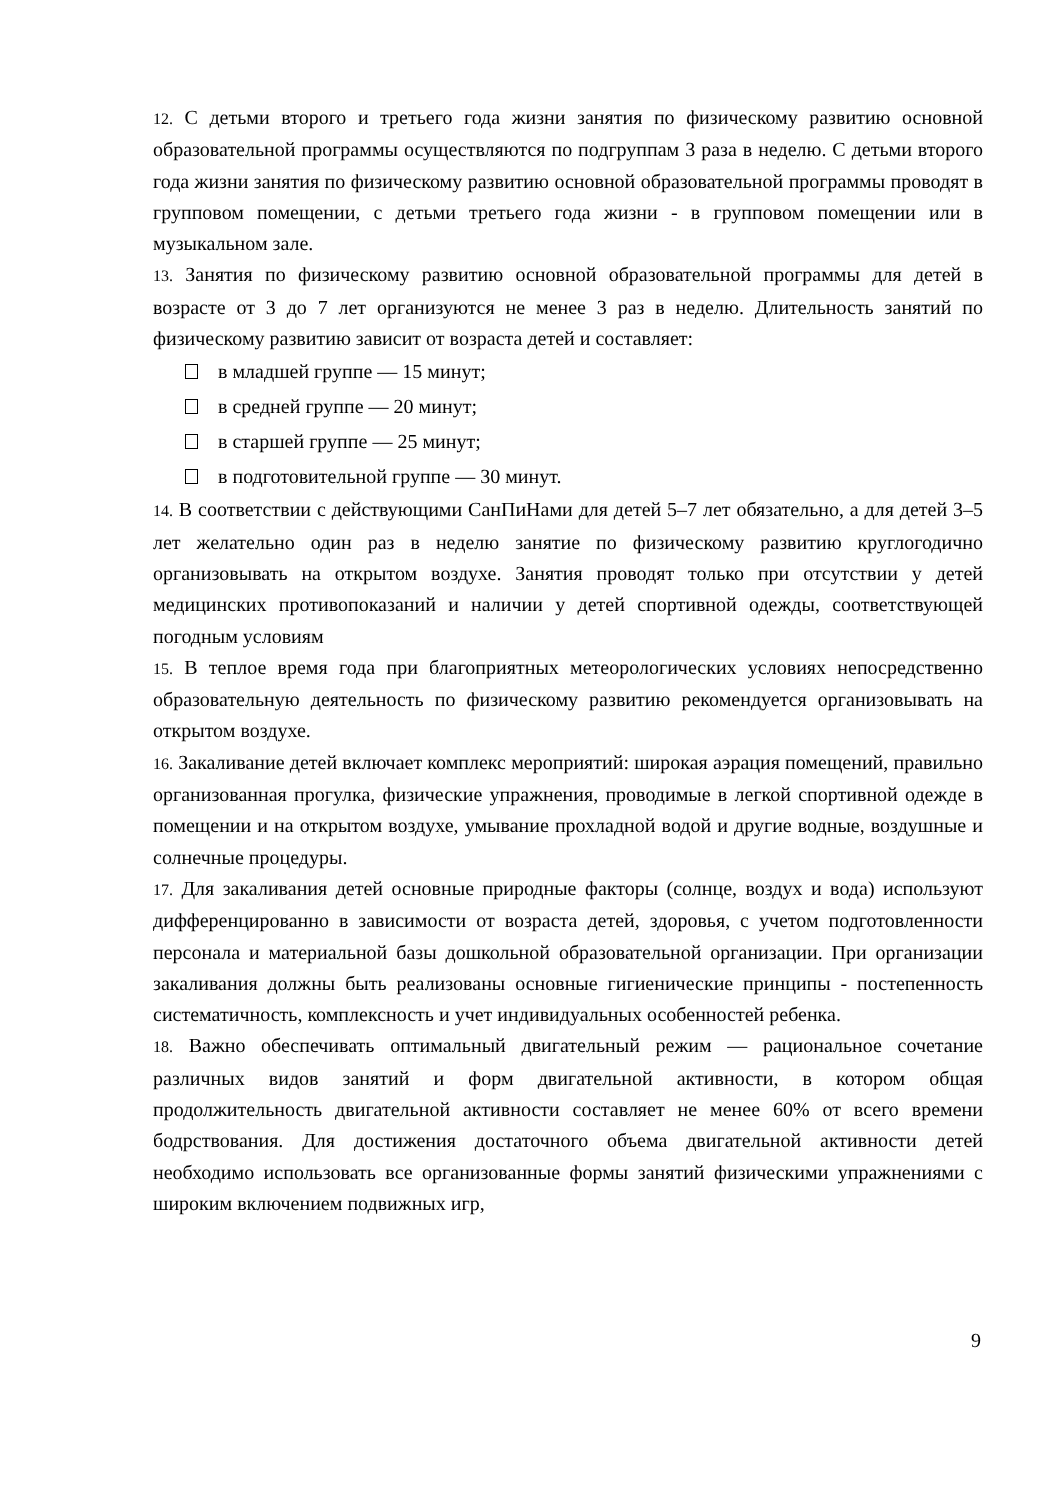12. С детьми второго и третьего года жизни занятия по физическому развитию основной образовательной программы осуществляются по подгруппам 3 раза в неделю. С детьми второго года жизни занятия по физическому развитию основной образовательной программы проводят в групповом помещении, с детьми третьего года жизни - в групповом помещении или в музыкальном зале.
13. Занятия по физическому развитию основной образовательной программы для детей в возрасте от 3 до 7 лет организуются не менее 3 раз в неделю. Длительность занятий по физическому развитию зависит от возраста детей и составляет:
в младшей группе — 15 минут;
в средней группе — 20 минут;
в старшей группе — 25 минут;
в подготовительной группе — 30 минут.
14. В соответствии с действующими СанПиНами для детей 5–7 лет обязательно, а для детей 3–5 лет желательно один раз в неделю занятие по физическому развитию круглогодично организовывать на открытом воздухе. Занятия проводят только при отсутствии у детей медицинских противопоказаний и наличии у детей спортивной одежды, соответствующей погодным условиям
15. В теплое время года при благоприятных метеорологических условиях непосредственно образовательную деятельность по физическому развитию рекомендуется организовывать на открытом воздухе.
16. Закаливание детей включает комплекс мероприятий: широкая аэрация помещений, правильно организованная прогулка, физические упражнения, проводимые в легкой спортивной одежде в помещении и на открытом воздухе, умывание прохладной водой и другие водные, воздушные и солнечные процедуры.
17. Для закаливания детей основные природные факторы (солнце, воздух и вода) используют дифференцированно в зависимости от возраста детей, здоровья, с учетом подготовленности персонала и материальной базы дошкольной образовательной организации. При организации закаливания должны быть реализованы основные гигиенические принципы - постепенность систематичность, комплексность и учет индивидуальных особенностей ребенка.
18. Важно обеспечивать оптимальный двигательный режим — рациональное сочетание различных видов занятий и форм двигательной активности, в котором общая продолжительность двигательной активности составляет не менее 60% от всего времени бодрствования. Для достижения достаточного объема двигательной активности детей необходимо использовать все организованные формы занятий физическими упражнениями с широким включением подвижных игр,
9